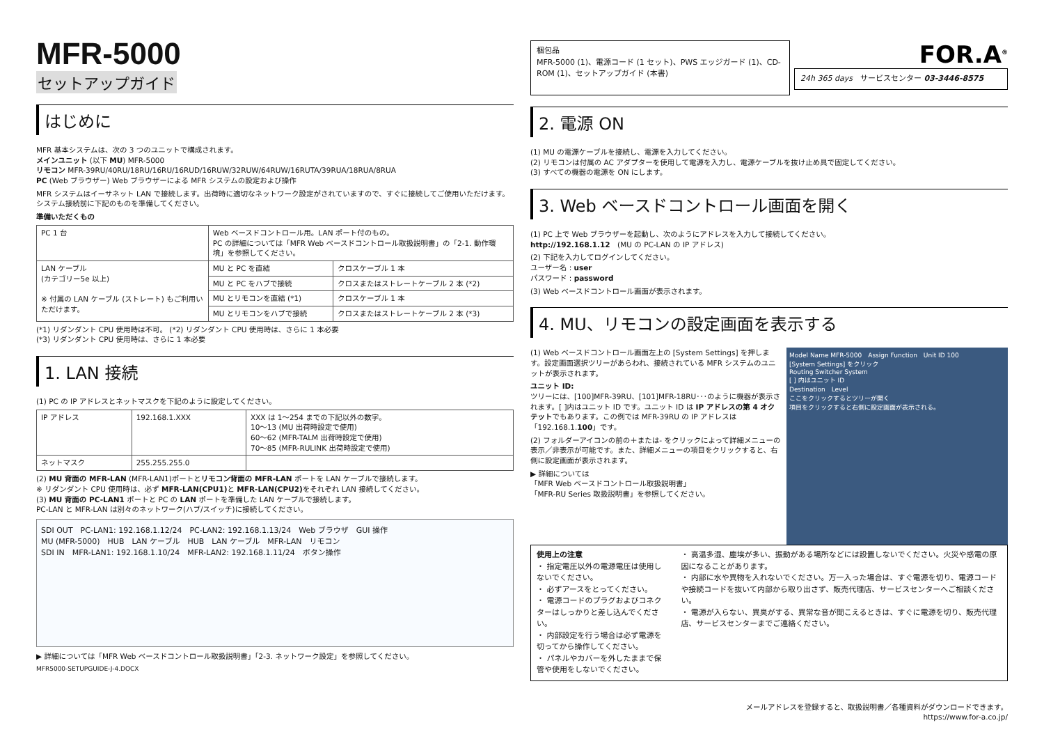MFR-5000
セットアップガイド
はじめに
MFR 基本システムは、次の 3 つのユニットで構成されます。
メインユニット (以下 MU) MFR-5000
リモコン MFR-39RU/40RU/18RU/16RU/16RUD/16RUW/32RUW/64RUW/16RUTA/39RUA/18RUA/8RUA
PC (Web ブラウザー) Web ブラウザーによる MFR システムの設定および操作
MFR システムはイーサネット LAN で接続します。出荷時に適切なネットワーク設定がされていますので、すぐに接続してご使用いただけます。システム接続前に下記のものを準備してください。
準備いただくもの
| PC 1 台 | Web ベースドコントロール用。LAN ポート付のもの。 PC の詳細については「MFR Web ベースドコントロール取扱説明書」の「2-1. 動作環境」を参照してください。 | |
| LAN ケーブル (カテゴリー5e 以上) ※ 付属の LAN ケーブル (ストレート) もご利用いただけます。 | MU と PC を直結 | クロスケーブル 1 本 |
| | MU と PC をハブで接続 | クロスまたはストレートケーブル 2 本 (*2) |
| | MU とリモコンを直結 (*1) | クロスケーブル 1 本 |
| | MU とリモコンをハブで接続 | クロスまたはストレートケーブル 2 本 (*3) |
(*1) リダンダント CPU 使用時は不可。 (*2) リダンダント CPU 使用時は、さらに 1 本必要
(*3) リダンダント CPU 使用時は、さらに 1 本必要
1. LAN 接続
(1) PC の IP アドレスとネットマスクを下記のように設定してください。
| IP アドレス | 192.168.1.XXX | XXX は 1～254 までの下記以外の数字。 10～13 (MU 出荷時設定で使用) 60～62 (MFR-TALM 出荷時設定で使用) 70～85 (MFR-RULINK 出荷時設定で使用) |
| ネットマスク | 255.255.255.0 | |
(2) MU 背面の MFR-LAN (MFR-LAN1)ポートとリモコン背面の MFR-LAN ポートを LAN ケーブルで接続します。
※ リダンダント CPU 使用時は、必ず MFR-LAN(CPU1) と MFR-LAN(CPU2) をそれぞれ LAN 接続してください。
(3) MU 背面の PC-LAN1 ポートと PC の LAN ポートを準備した LAN ケーブルで接続します。
PC-LAN と MFR-LAN は別々のネットワーク(ハブ/スイッチ)に接続してください。
SDI OUT　PC-LAN1: 192.168.1.12/24　PC-LAN2: 192.168.1.13/24　Web ブラウザ　GUI 操作
MU (MFR-5000)　HUB　LAN ケーブル　HUB　LAN ケーブル　MFR-LAN　リモコン
SDI IN　MFR-LAN1: 192.168.1.10/24　MFR-LAN2: 192.168.1.11/24　ボタン操作
▶ 詳細については「MFR Web ベースドコントロール取扱説明書」「2-3. ネットワーク設定」を参照してください。
MFR5000-SETUPGUIDE-J-4.DOCX
梱包品
MFR-5000 (1)、電源コード (1 セット)、PWS エッジガード (1)、CD-ROM (1)、セットアップガイド (本書)
FOR.A<sup>®</sup>
24h 365 days　サービスセンター 03-3446-8575
2. 電源 ON
(1) MU の電源ケーブルを接続し、電源を入力してください。
(2) リモコンは付属の AC アダプターを使用して電源を入力し、電源ケーブルを抜け止め具で固定してください。
(3) すべての機器の電源を ON にします。
3. Web ベースドコントロール画面を開く
(1) PC 上で Web ブラウザーを起動し、次のようにアドレスを入力して接続してください。
http://192.168.1.12　(MU の PC-LAN の IP アドレス)
(2) 下記を入力してログインしてください。
ユーザー名 : user
パスワード : password
(3) Web ベースドコントロール画面が表示されます。
4. MU、リモコンの設定画面を表示する
Model Name MFR-5000　Assign Function　Unit ID 100
[System Settings] をクリック
Routing Switcher System
[ ] 内はユニット ID
Destination　Level
ここをクリックするとツリーが開く
項目をクリックすると右側に設定画面が表示される。
(1) Web ベースドコントロール画面左上の [System Settings] を押します。設定画面選択ツリーがあらわれ、接続されている MFR システムのユニットが表示されます。
ユニット ID:
ツリーには、[100]MFR-39RU、[101]MFR-18RU･･･のように機器が表示されます。[ ]内はユニット ID です。ユニット ID は IP アドレスの第 4 オクテットでもあります。この例では MFR-39RU の IP アドレスは「192.168.1.100」です。
(2) フォルダーアイコンの前の＋または- をクリックによって詳細メニューの表示／非表示が可能です。また、詳細メニューの項目をクリックすると、右側に設定画面が表示されます。
▶ 詳細については
「MFR Web ベースドコントロール取扱説明書」
「MFR-RU Series 取扱説明書」を参照してください。
使用上の注意
・ 指定電圧以外の電源電圧は使用しないでください。
・ 必ずアースをとってください。
・ 電源コードのプラグおよびコネクターはしっかりと差し込んでください。
・ 内部設定を行う場合は必ず電源を切ってから操作してください。
・ パネルやカバーを外したままで保管や使用をしないでください。
・ 高温多湿、塵埃が多い、振動がある場所などには設置しないでください。火災や感電の原因になることがあります。
・ 内部に水や異物を入れないでください。万一入った場合は、すぐ電源を切り、電源コードや接続コードを抜いて内部から取り出さず、販売代理店、サービスセンターへご相談ください。
・ 電源が入らない、異臭がする、異常な音が聞こえるときは、すぐに電源を切り、販売代理店、サービスセンターまでご連絡ください。
メールアドレスを登録すると、取扱説明書／各種資料がダウンロードできます。
https://www.for-a.co.jp/